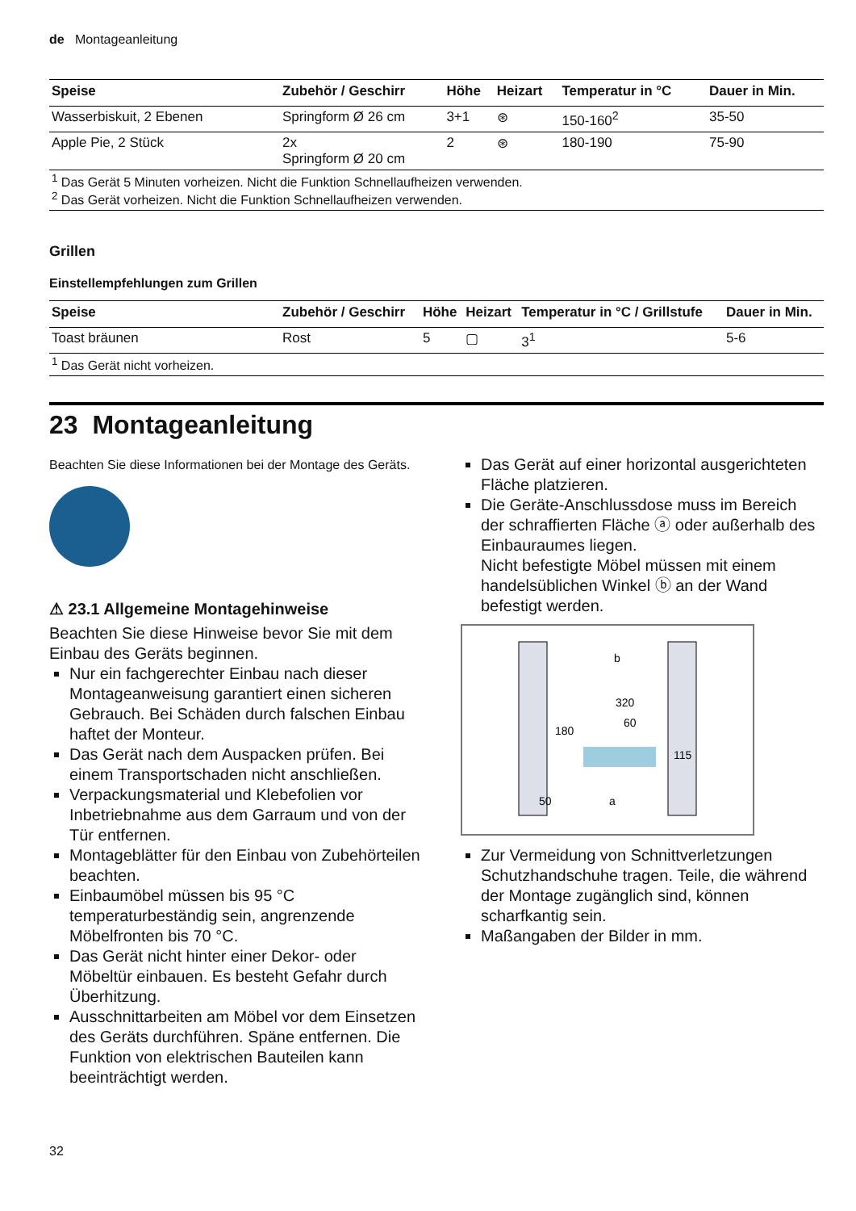de Montageanleitung
| Speise | Zubehör / Geschirr | Höhe | Heizart | Temperatur in °C | Dauer in Min. |
| --- | --- | --- | --- | --- | --- |
| Wasserbiskuit, 2 Ebenen | Springform Ø 26 cm | 3+1 | ⊛ | 150-160<sup>2</sup> | 35-50 |
| Apple Pie, 2 Stück | 2x Springform Ø 20 cm | 2 | ⊛ | 180-190 | 75-90 |
| <sup>1</sup> Das Gerät 5 Minuten vorheizen. Nicht die Funktion Schnellaufheizen verwenden. <sup>2</sup> Das Gerät vorheizen. Nicht die Funktion Schnellaufheizen verwenden. | | | | | |
Grillen
Einstellempfehlungen zum Grillen
| Speise | Zubehör / Geschirr | Höhe | Heizart | Temperatur in °C / Grillstufe | Dauer in Min. |
| --- | --- | --- | --- | --- | --- |
| Toast bräunen | Rost | 5 | ▢ | 3<sup>1</sup> | 5-6 |
| <sup>1</sup> Das Gerät nicht vorheizen. | | | | | |
23 Montageanleitung
Beachten Sie diese Informationen bei der Montage des Geräts.
⚠ 23.1 Allgemeine Montagehinweise
Beachten Sie diese Hinweise bevor Sie mit dem Einbau des Geräts beginnen.
Nur ein fachgerechter Einbau nach dieser Montageanweisung garantiert einen sicheren Gebrauch. Bei Schäden durch falschen Einbau haftet der Monteur.
Das Gerät nach dem Auspacken prüfen. Bei einem Transportschaden nicht anschließen.
Verpackungsmaterial und Klebefolien vor Inbetriebnahme aus dem Garraum und von der Tür entfernen.
Montageblätter für den Einbau von Zubehörteilen beachten.
Einbaumöbel müssen bis 95 °C temperaturbeständig sein, angrenzende Möbelfronten bis 70 °C.
Das Gerät nicht hinter einer Dekor- oder Möbeltür einbauen. Es besteht Gefahr durch Überhitzung.
Ausschnittarbeiten am Möbel vor dem Einsetzen des Geräts durchführen. Späne entfernen. Die Funktion von elektrischen Bauteilen kann beeinträchtigt werden.
Das Gerät auf einer horizontal ausgerichteten Fläche platzieren.
Die Geräte-Anschlussdose muss im Bereich der schraffierten Fläche ⓐ oder außerhalb des Einbauraumes liegen.
Nicht befestigte Möbel müssen mit einem handelsüblichen Winkel ⓑ an der Wand befestigt werden.
b
320
60
180
115
50
a
Zur Vermeidung von Schnittverletzungen Schutzhandschuhe tragen. Teile, die während der Montage zugänglich sind, können scharfkantig sein.
Maßangaben der Bilder in mm.
32